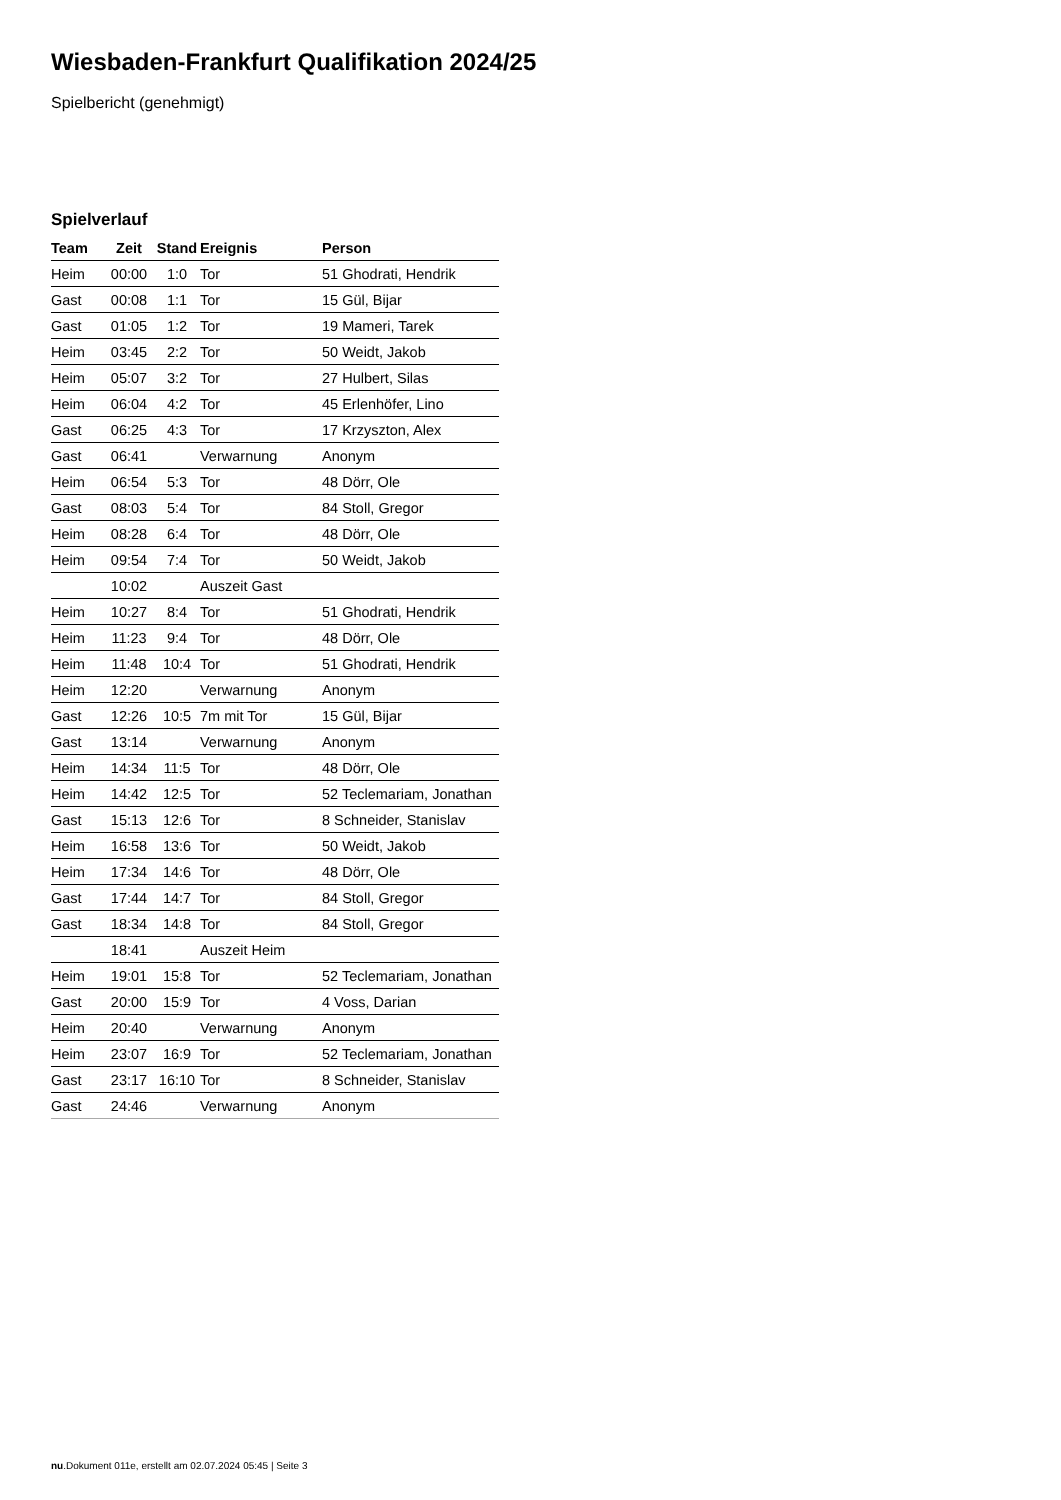Wiesbaden-Frankfurt Qualifikation 2024/25
Spielbericht (genehmigt)
Spielverlauf
| Team | Zeit | Stand | Ereignis | Person |
| --- | --- | --- | --- | --- |
| Heim | 00:00 | 1:0 | Tor | 51 Ghodrati, Hendrik |
| Gast | 00:08 | 1:1 | Tor | 15 Gül, Bijar |
| Gast | 01:05 | 1:2 | Tor | 19 Mameri, Tarek |
| Heim | 03:45 | 2:2 | Tor | 50 Weidt, Jakob |
| Heim | 05:07 | 3:2 | Tor | 27 Hulbert, Silas |
| Heim | 06:04 | 4:2 | Tor | 45 Erlenhöfer, Lino |
| Gast | 06:25 | 4:3 | Tor | 17 Krzyszton, Alex |
| Gast | 06:41 | | Verwarnung | Anonym |
| Heim | 06:54 | 5:3 | Tor | 48 Dörr, Ole |
| Gast | 08:03 | 5:4 | Tor | 84 Stoll, Gregor |
| Heim | 08:28 | 6:4 | Tor | 48 Dörr, Ole |
| Heim | 09:54 | 7:4 | Tor | 50 Weidt, Jakob |
| | 10:02 | | Auszeit Gast | |
| Heim | 10:27 | 8:4 | Tor | 51 Ghodrati, Hendrik |
| Heim | 11:23 | 9:4 | Tor | 48 Dörr, Ole |
| Heim | 11:48 | 10:4 | Tor | 51 Ghodrati, Hendrik |
| Heim | 12:20 | | Verwarnung | Anonym |
| Gast | 12:26 | 10:5 | 7m mit Tor | 15 Gül, Bijar |
| Gast | 13:14 | | Verwarnung | Anonym |
| Heim | 14:34 | 11:5 | Tor | 48 Dörr, Ole |
| Heim | 14:42 | 12:5 | Tor | 52 Teclemariam, Jonathan |
| Gast | 15:13 | 12:6 | Tor | 8 Schneider, Stanislav |
| Heim | 16:58 | 13:6 | Tor | 50 Weidt, Jakob |
| Heim | 17:34 | 14:6 | Tor | 48 Dörr, Ole |
| Gast | 17:44 | 14:7 | Tor | 84 Stoll, Gregor |
| Gast | 18:34 | 14:8 | Tor | 84 Stoll, Gregor |
| | 18:41 | | Auszeit Heim | |
| Heim | 19:01 | 15:8 | Tor | 52 Teclemariam, Jonathan |
| Gast | 20:00 | 15:9 | Tor | 4 Voss, Darian |
| Heim | 20:40 | | Verwarnung | Anonym |
| Heim | 23:07 | 16:9 | Tor | 52 Teclemariam, Jonathan |
| Gast | 23:17 | 16:10 | Tor | 8 Schneider, Stanislav |
| Gast | 24:46 | | Verwarnung | Anonym |
nu.Dokument 011e, erstellt am 02.07.2024 05:45 | Seite 3